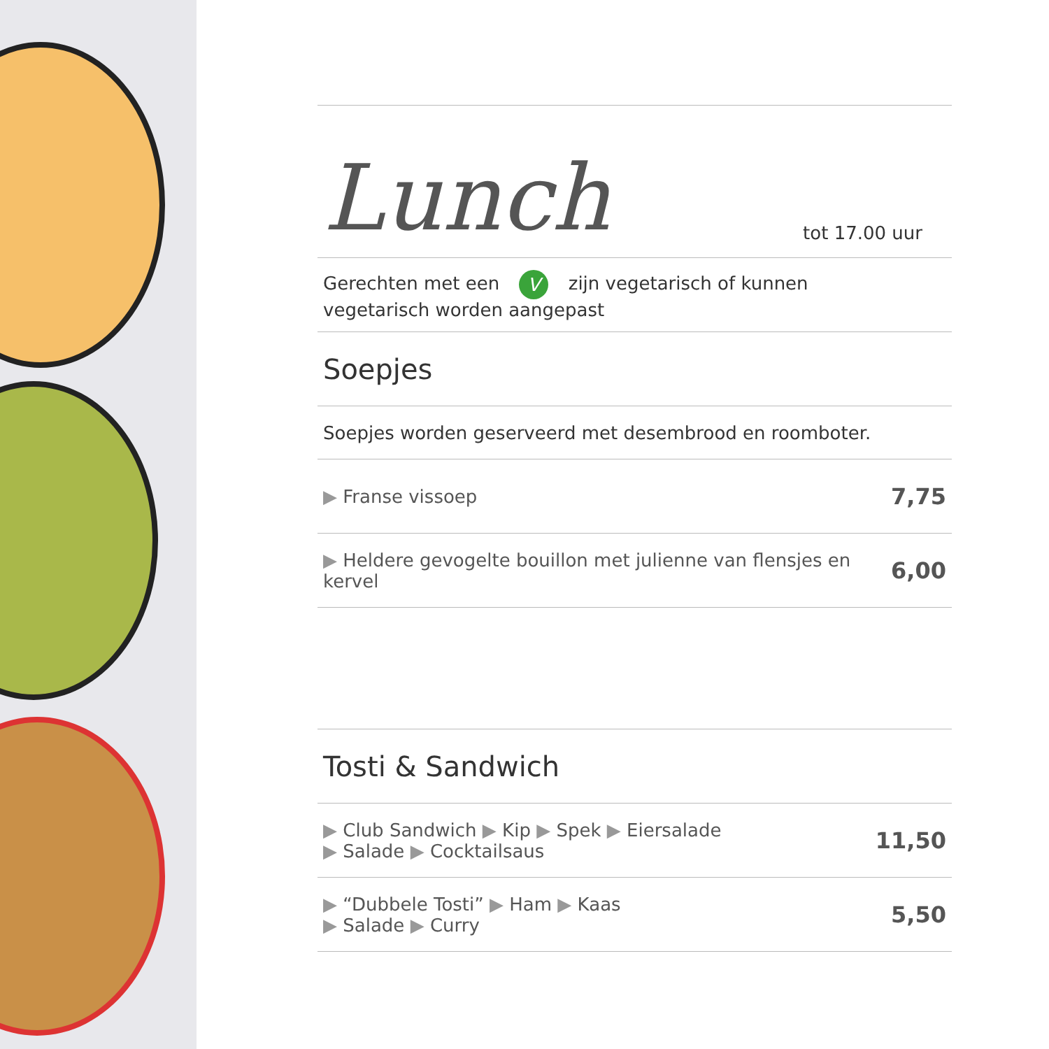Lunch tot 17.00 uur
Gerechten met een V zijn vegetarisch of kunnen
vegetarisch worden aangepast
Soepjes
Soepjes worden geserveerd met desembrood en roomboter.
▶ Franse vissoep 7,75
▶ Heldere gevogelte bouillon met julienne van flensjes en kervel 6,00
Tosti & Sandwich
▶ Club Sandwich ▶ Kip ▶ Spek ▶ Eiersalade
▶ Salade ▶ Cocktailsaus 11,50
▶ “Dubbele Tosti” ▶ Ham ▶ Kaas
▶ Salade ▶ Curry 5,50